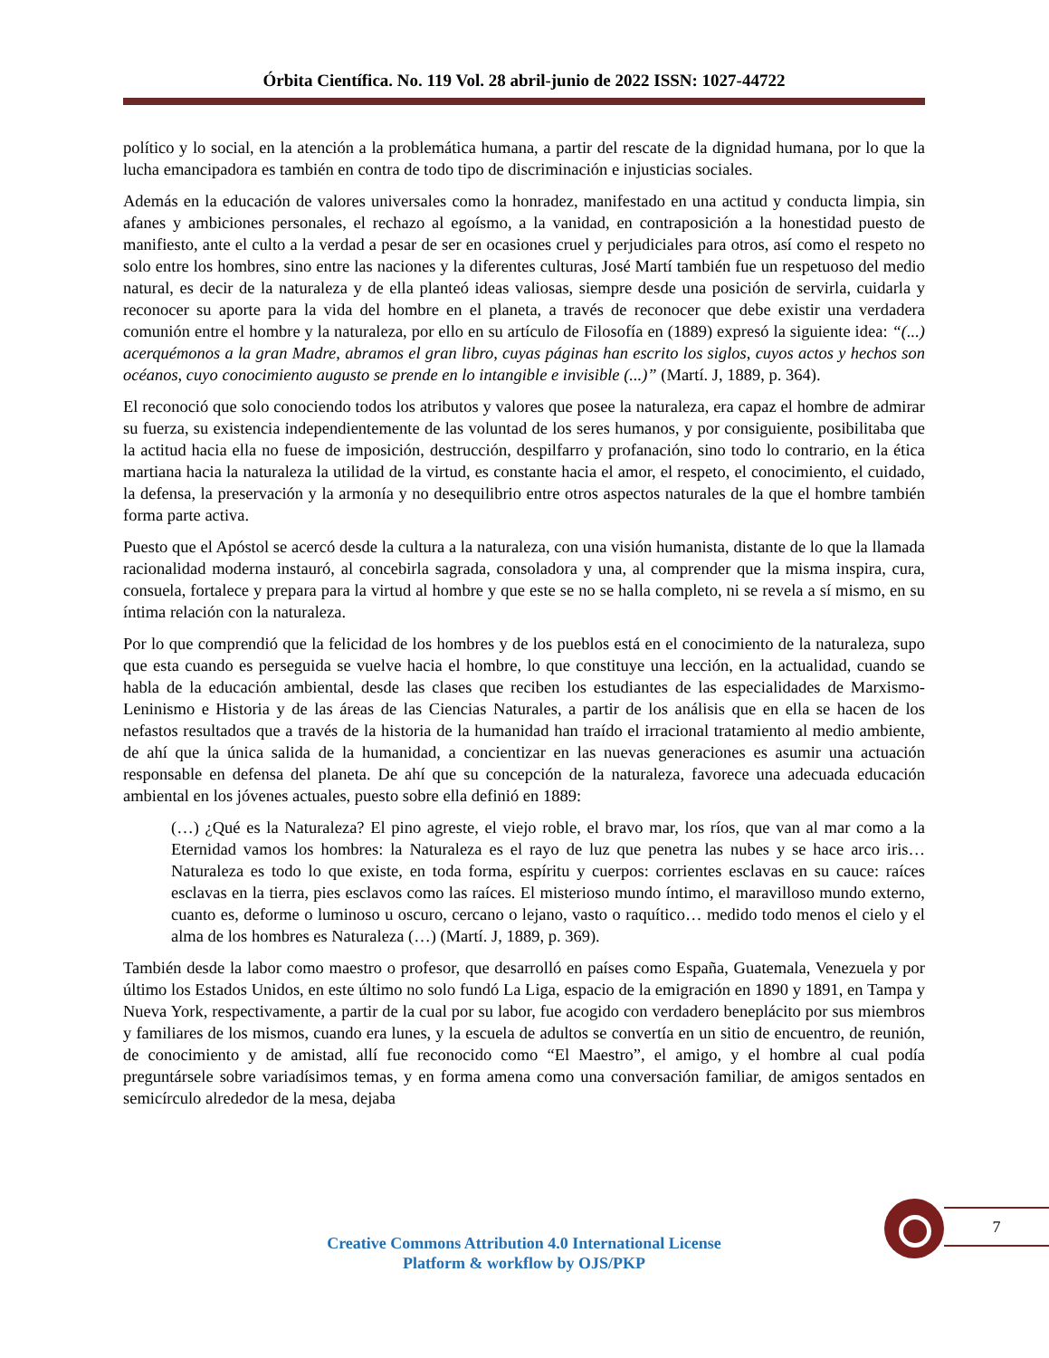Órbita Científica. No. 119 Vol. 28 abril-junio de 2022 ISSN: 1027-44722
político y lo social, en la atención a la problemática humana, a partir del rescate de la dignidad humana, por lo que la lucha emancipadora es también en contra de todo tipo de discriminación e injusticias sociales.
Además en la educación de valores universales como la honradez, manifestado en una actitud y conducta limpia, sin afanes y ambiciones personales, el rechazo al egoísmo, a la vanidad, en contraposición a la honestidad puesto de manifiesto, ante el culto a la verdad a pesar de ser en ocasiones cruel y perjudiciales para otros, así como el respeto no solo entre los hombres, sino entre las naciones y la diferentes culturas, José Martí también fue un respetuoso del medio natural, es decir de la naturaleza y de ella planteó ideas valiosas, siempre desde una posición de servirla, cuidarla y reconocer su aporte para la vida del hombre en el planeta, a través de reconocer que debe existir una verdadera comunión entre el hombre y la naturaleza, por ello en su artículo de Filosofía en (1889) expresó la siguiente idea: “(...) acerquémonos a la gran Madre, abramos el gran libro, cuyas páginas han escrito los siglos, cuyos actos y hechos son océanos, cuyo conocimiento augusto se prende en lo intangible e invisible (...)” (Martí. J, 1889, p. 364).
El reconoció que solo conociendo todos los atributos y valores que posee la naturaleza, era capaz el hombre de admirar su fuerza, su existencia independientemente de las voluntad de los seres humanos, y por consiguiente, posibilitaba que la actitud hacia ella no fuese de imposición, destrucción, despilfarro y profanación, sino todo lo contrario, en la ética martiana hacia la naturaleza la utilidad de la virtud, es constante hacia el amor, el respeto, el conocimiento, el cuidado, la defensa, la preservación y la armonía y no desequilibrio entre otros aspectos naturales de la que el hombre también forma parte activa.
Puesto que el Apóstol se acercó desde la cultura a la naturaleza, con una visión humanista, distante de lo que la llamada racionalidad moderna instauró, al concebirla sagrada, consoladora y una, al comprender que la misma inspira, cura, consuela, fortalece y prepara para la virtud al hombre y que este se no se halla completo, ni se revela a sí mismo, en su íntima relación con la naturaleza.
Por lo que comprendió que la felicidad de los hombres y de los pueblos está en el conocimiento de la naturaleza, supo que esta cuando es perseguida se vuelve hacia el hombre, lo que constituye una lección, en la actualidad, cuando se habla de la educación ambiental, desde las clases que reciben los estudiantes de las especialidades de Marxismo-Leninismo e Historia y de las áreas de las Ciencias Naturales, a partir de los análisis que en ella se hacen de los nefastos resultados que a través de la historia de la humanidad han traído el irracional tratamiento al medio ambiente, de ahí que la única salida de la humanidad, a concientizar en las nuevas generaciones es asumir una actuación responsable en defensa del planeta. De ahí que su concepción de la naturaleza, favorece una adecuada educación ambiental en los jóvenes actuales, puesto sobre ella definió en 1889:
(…) ¿Qué es la Naturaleza? El pino agreste, el viejo roble, el bravo mar, los ríos, que van al mar como a la Eternidad vamos los hombres: la Naturaleza es el rayo de luz que penetra las nubes y se hace arco iris…Naturaleza es todo lo que existe, en toda forma, espíritu y cuerpos: corrientes esclavas en su cauce: raíces esclavas en la tierra, pies esclavos como las raíces. El misterioso mundo íntimo, el maravilloso mundo externo, cuanto es, deforme o luminoso u oscuro, cercano o lejano, vasto o raquítico… medido todo menos el cielo y el alma de los hombres es Naturaleza (…) (Martí. J, 1889, p. 369).
También desde la labor como maestro o profesor, que desarrolló en países como España, Guatemala, Venezuela y por último los Estados Unidos, en este último no solo fundó La Liga, espacio de la emigración en 1890 y 1891, en Tampa y Nueva York, respectivamente, a partir de la cual por su labor, fue acogido con verdadero beneplácito por sus miembros y familiares de los mismos, cuando era lunes, y la escuela de adultos se convertía en un sitio de encuentro, de reunión, de conocimiento y de amistad, allí fue reconocido como “El Maestro”, el amigo, y el hombre al cual podía preguntársele sobre variadísimos temas, y en forma amena como una conversación familiar, de amigos sentados en semicírculo alrededor de la mesa, dejaba
7
Creative Commons Attribution 4.0 International License
Platform & workflow by OJS/PKP